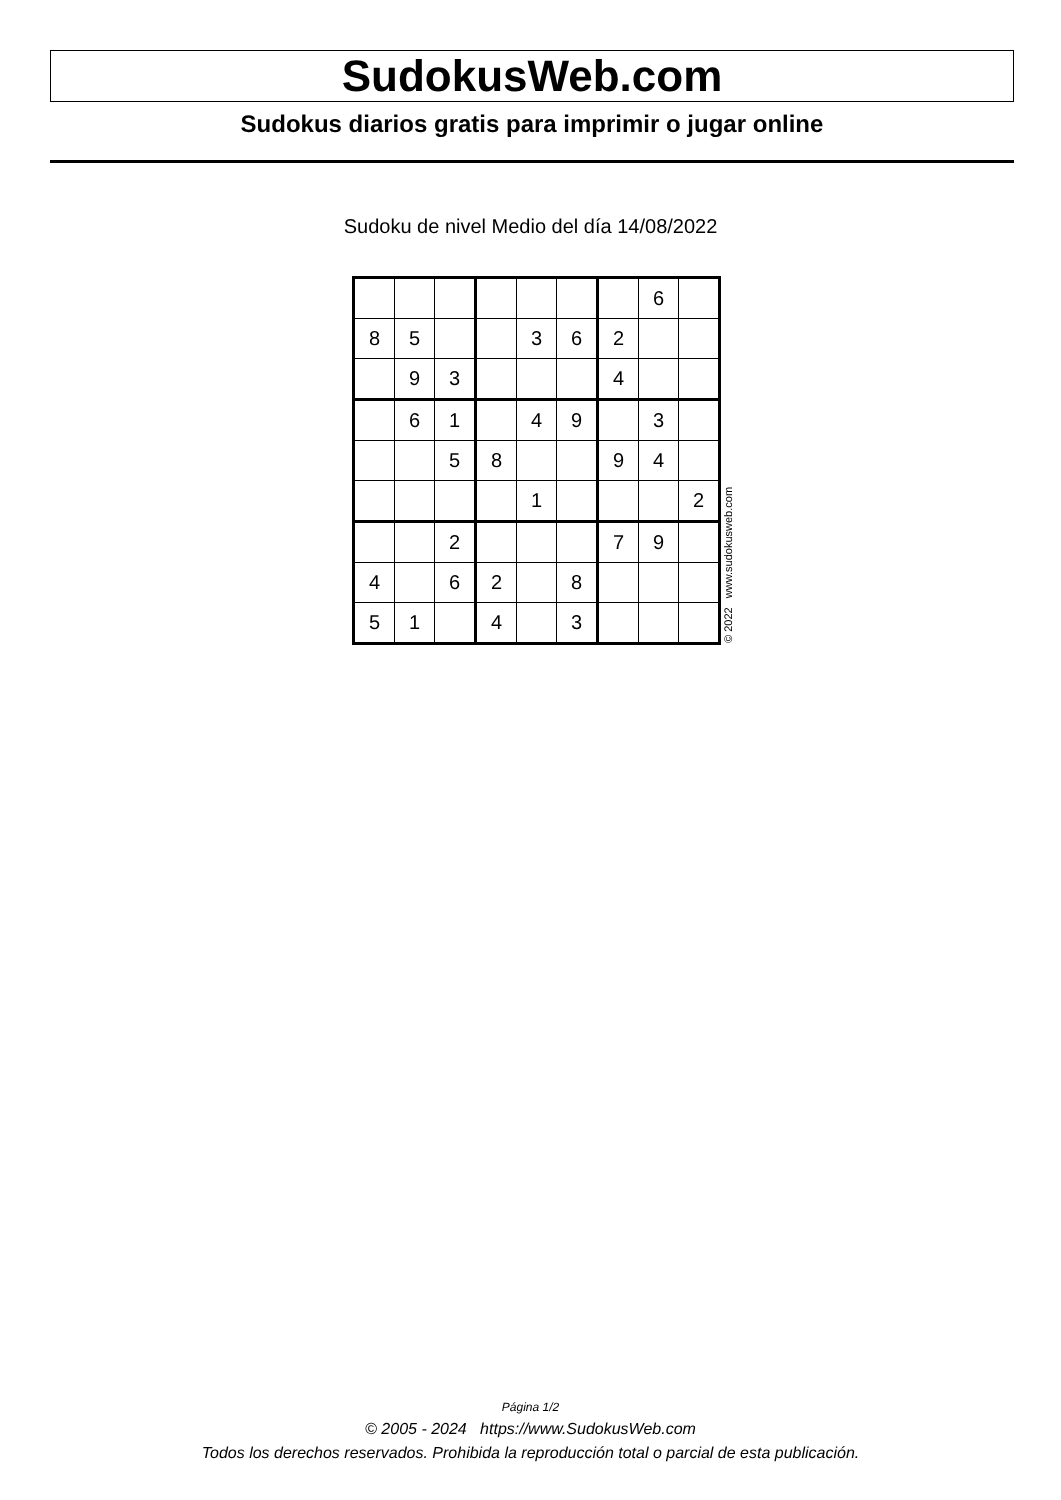SudokusWeb.com
Sudokus diarios gratis para imprimir o jugar online
Sudoku de nivel Medio del día 14/08/2022
| | | | | | | | 6 | |
| 8 | 5 | | | 3 | 6 | 2 | | |
| | 9 | 3 | | | | 4 | | |
| | 6 | 1 | | 4 | 9 | | 3 | |
| | | 5 | 8 | | | 9 | 4 | |
| | | | | 1 | | | | 2 |
| | | 2 | | | | 7 | 9 | |
| 4 | | 6 | 2 | | 8 | | | |
| 5 | 1 | | 4 | | 3 | | | |
© 2022 www.sudokusweb.com
Página 1/2
© 2005 - 2024 https://www.SudokusWeb.com
Todos los derechos reservados. Prohibida la reproducción total o parcial de esta publicación.